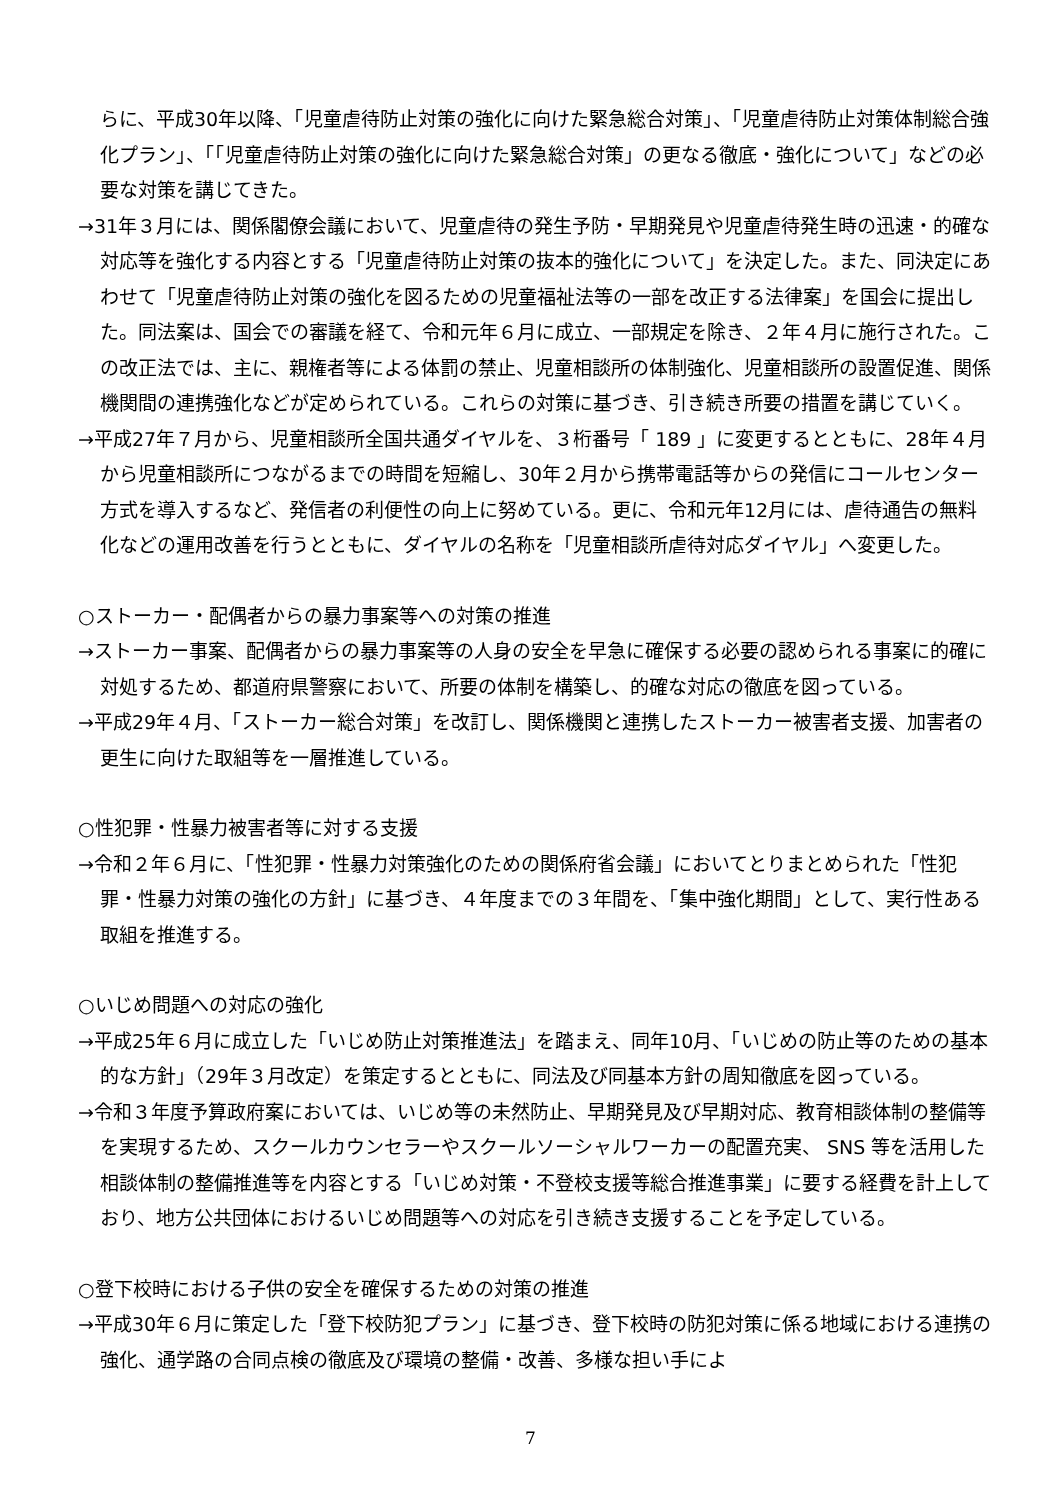らに、平成30年以降、「児童虐待防止対策の強化に向けた緊急総合対策」、「児童虐待防止対策体制総合強化プラン」、「「児童虐待防止対策の強化に向けた緊急総合対策」の更なる徹底・強化について」などの必要な対策を講じてきた。
→31年３月には、関係閣僚会議において、児童虐待の発生予防・早期発見や児童虐待発生時の迅速・的確な対応等を強化する内容とする「児童虐待防止対策の抜本的強化について」を決定した。また、同決定にあわせて「児童虐待防止対策の強化を図るための児童福祉法等の一部を改正する法律案」を国会に提出した。同法案は、国会での審議を経て、令和元年６月に成立、一部規定を除き、２年４月に施行された。この改正法では、主に、親権者等による体罰の禁止、児童相談所の体制強化、児童相談所の設置促進、関係機関間の連携強化などが定められている。これらの対策に基づき、引き続き所要の措置を講じていく。
→平成27年７月から、児童相談所全国共通ダイヤルを、３桁番号「 189 」に変更するとともに、28年４月から児童相談所につながるまでの時間を短縮し、30年２月から携帯電話等からの発信にコールセンター方式を導入するなど、発信者の利便性の向上に努めている。更に、令和元年12月には、虐待通告の無料化などの運用改善を行うとともに、ダイヤルの名称を「児童相談所虐待対応ダイヤル」へ変更した。
○ストーカー・配偶者からの暴力事案等への対策の推進
→ストーカー事案、配偶者からの暴力事案等の人身の安全を早急に確保する必要の認められる事案に的確に対処するため、都道府県警察において、所要の体制を構築し、的確な対応の徹底を図っている。
→平成29年４月、「ストーカー総合対策」を改訂し、関係機関と連携したストーカー被害者支援、加害者の更生に向けた取組等を一層推進している。
○性犯罪・性暴力被害者等に対する支援
→令和２年６月に、「性犯罪・性暴力対策強化のための関係府省会議」においてとりまとめられた「性犯罪・性暴力対策の強化の方針」に基づき、４年度までの３年間を、「集中強化期間」として、実行性ある取組を推進する。
○いじめ問題への対応の強化
→平成25年６月に成立した「いじめ防止対策推進法」を踏まえ、同年10月、「いじめの防止等のための基本的な方針」（29年３月改定）を策定するとともに、同法及び同基本方針の周知徹底を図っている。
→令和３年度予算政府案においては、いじめ等の未然防止、早期発見及び早期対応、教育相談体制の整備等を実現するため、スクールカウンセラーやスクールソーシャルワーカーの配置充実、 SNS 等を活用した相談体制の整備推進等を内容とする「いじめ対策・不登校支援等総合推進事業」に要する経費を計上しており、地方公共団体におけるいじめ問題等への対応を引き続き支援することを予定している。
○登下校時における子供の安全を確保するための対策の推進
→平成30年６月に策定した「登下校防犯プラン」に基づき、登下校時の防犯対策に係る地域における連携の強化、通学路の合同点検の徹底及び環境の整備・改善、多様な担い手によ
7